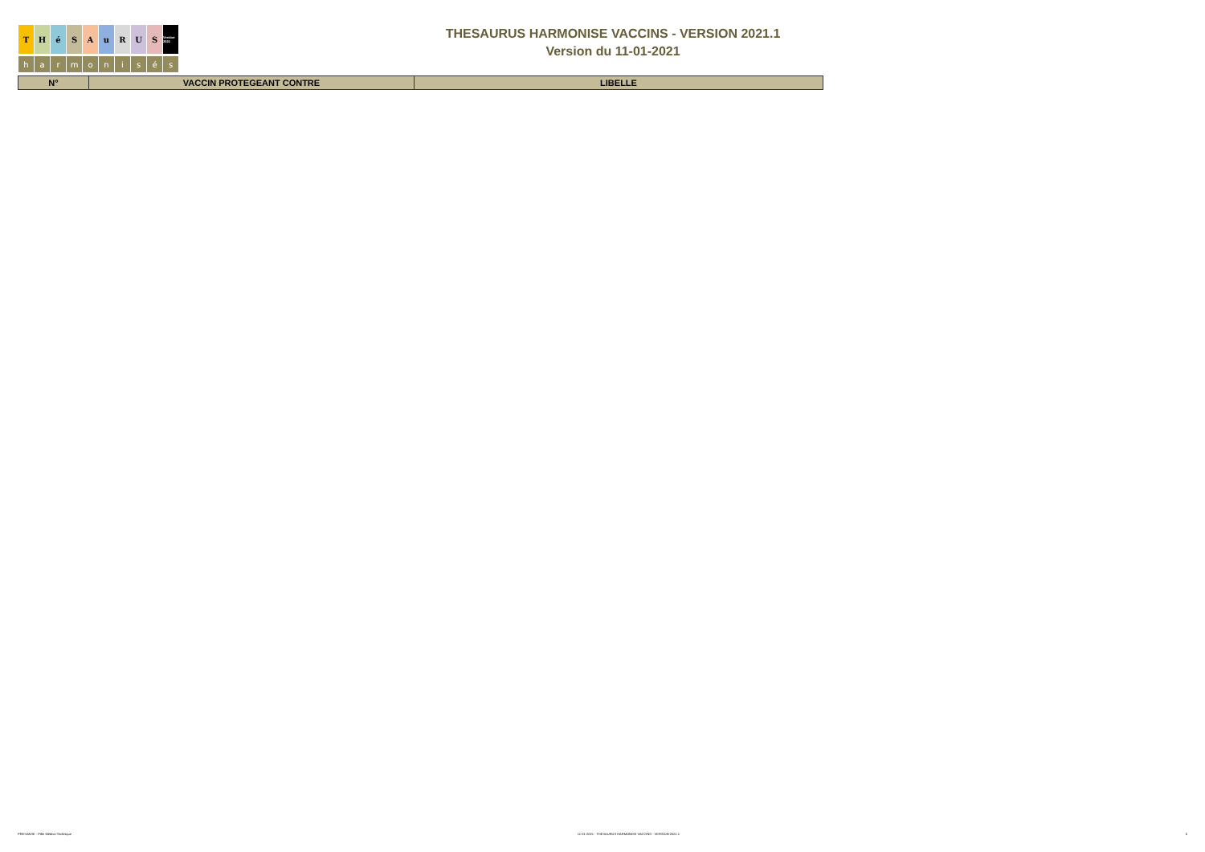T
H
é
S
A
u
R
U
S
Version 2021
h
a
r
m
o
n
i
s
é
s
THESAURUS HARMONISE VACCINS - VERSION 2021.1
Version du 11-01-2021
| N° | VACCIN PROTEGEANT CONTRE | LIBELLE |
| --- | --- | --- |
PRESANSE - Pôle Médivo-Technique 11-01-2021 - THESAURUS HARMONISE VACCINS - VERSION 2021.1 5